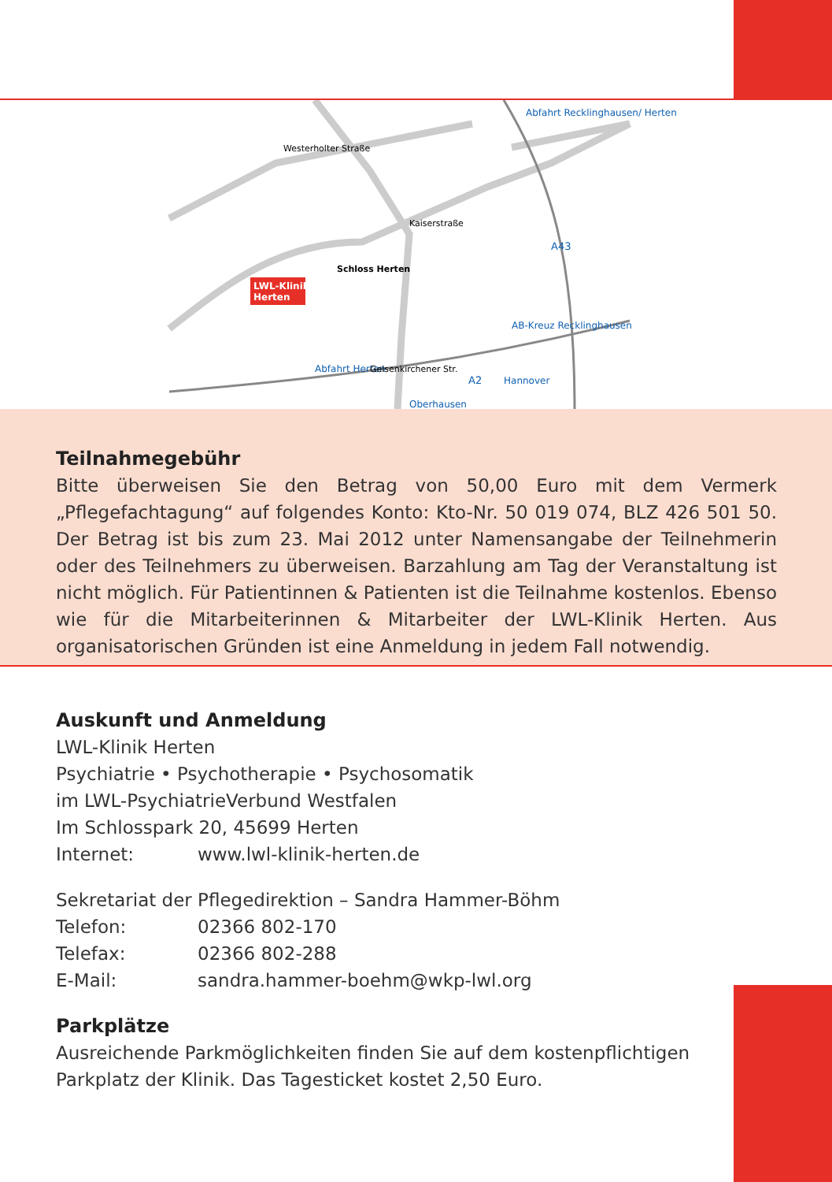Abfahrt Recklinghausen/ Herten
A43
A2
AB-Kreuz Recklinghausen
Abfahrt Herten
Oberhausen
Hannover
LWL-Klinik
Herten
Schloss Herten
Westerholter Straße
Kaiserstraße
Gelsenkirchener Str.
Teilnahmegebühr
Bitte überweisen Sie den Betrag von 50,00 Euro mit dem Vermerk „Pflegefachtagung“ auf folgendes Konto: Kto-Nr. 50 019 074, BLZ 426 501 50. Der Betrag ist bis zum 23. Mai 2012 unter Namensangabe der Teilnehmerin oder des Teilnehmers zu überweisen. Barzahlung am Tag der Veranstaltung ist nicht möglich. Für Patien­tinnen & Patienten ist die Teilnahme kostenlos. Ebenso wie für die Mitarbeiterinnen & Mitarbeiter der LWL-Klinik Herten. Aus organisatorischen Gründen ist eine An­meldung in jedem Fall notwendig.
Auskunft und Anmeldung
LWL-Klinik Herten
Psychiatrie • Psychotherapie • Psychosomatik
im LWL-PsychiatrieVerbund Westfalen
Im Schlosspark 20, 45699 Herten
Internet: www.lwl-klinik-herten.de
Sekretariat der Pflegedirektion – Sandra Hammer-Böhm
Telefon: 02366 802-170
Telefax: 02366 802-288
E-Mail: sandra.hammer-boehm@wkp-lwl.org
Parkplätze
Ausreichende Parkmöglichkeiten finden Sie auf dem kostenpflichtigen Parkplatz der Klinik. Das Tagesticket kostet 2,50 Euro.